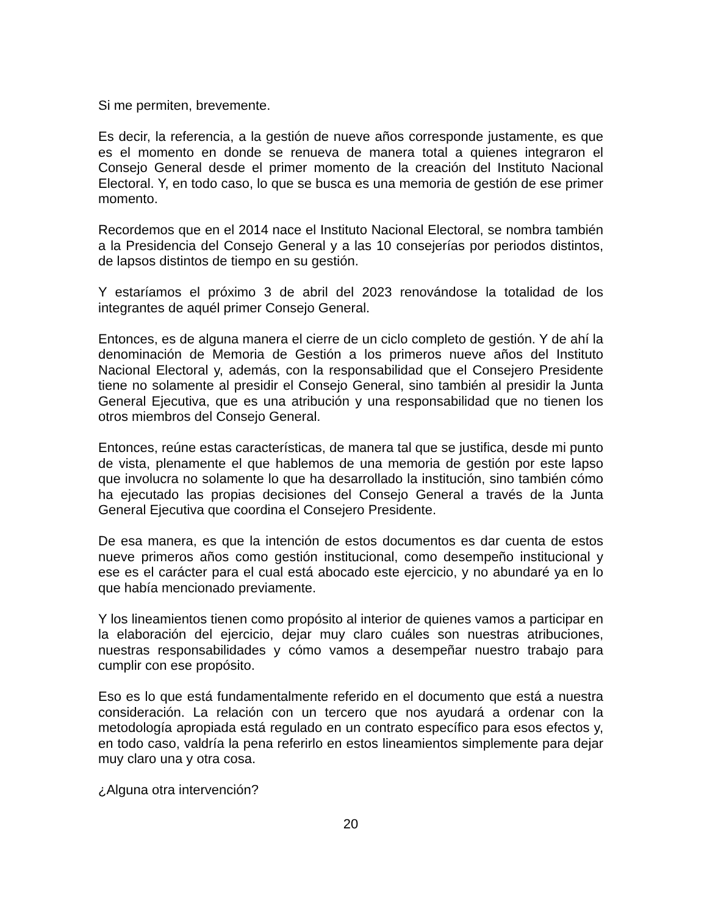Si me permiten, brevemente.
Es decir, la referencia, a la gestión de nueve años corresponde justamente, es que es el momento en donde se renueva de manera total a quienes integraron el Consejo General desde el primer momento de la creación del Instituto Nacional Electoral. Y, en todo caso, lo que se busca es una memoria de gestión de ese primer momento.
Recordemos que en el 2014 nace el Instituto Nacional Electoral, se nombra también a la Presidencia del Consejo General y a las 10 consejerías por periodos distintos, de lapsos distintos de tiempo en su gestión.
Y estaríamos el próximo 3 de abril del 2023 renovándose la totalidad de los integrantes de aquél primer Consejo General.
Entonces, es de alguna manera el cierre de un ciclo completo de gestión. Y de ahí la denominación de Memoria de Gestión a los primeros nueve años del Instituto Nacional Electoral y, además, con la responsabilidad que el Consejero Presidente tiene no solamente al presidir el Consejo General, sino también al presidir la Junta General Ejecutiva, que es una atribución y una responsabilidad que no tienen los otros miembros del Consejo General.
Entonces, reúne estas características, de manera tal que se justifica, desde mi punto de vista, plenamente el que hablemos de una memoria de gestión por este lapso que involucra no solamente lo que ha desarrollado la institución, sino también cómo ha ejecutado las propias decisiones del Consejo General a través de la Junta General Ejecutiva que coordina el Consejero Presidente.
De esa manera, es que la intención de estos documentos es dar cuenta de estos nueve primeros años como gestión institucional, como desempeño institucional y ese es el carácter para el cual está abocado este ejercicio, y no abundaré ya en lo que había mencionado previamente.
Y los lineamientos tienen como propósito al interior de quienes vamos a participar en la elaboración del ejercicio, dejar muy claro cuáles son nuestras atribuciones, nuestras responsabilidades y cómo vamos a desempeñar nuestro trabajo para cumplir con ese propósito.
Eso es lo que está fundamentalmente referido en el documento que está a nuestra consideración. La relación con un tercero que nos ayudará a ordenar con la metodología apropiada está regulado en un contrato específico para esos efectos y, en todo caso, valdría la pena referirlo en estos lineamientos simplemente para dejar muy claro una y otra cosa.
¿Alguna otra intervención?
20